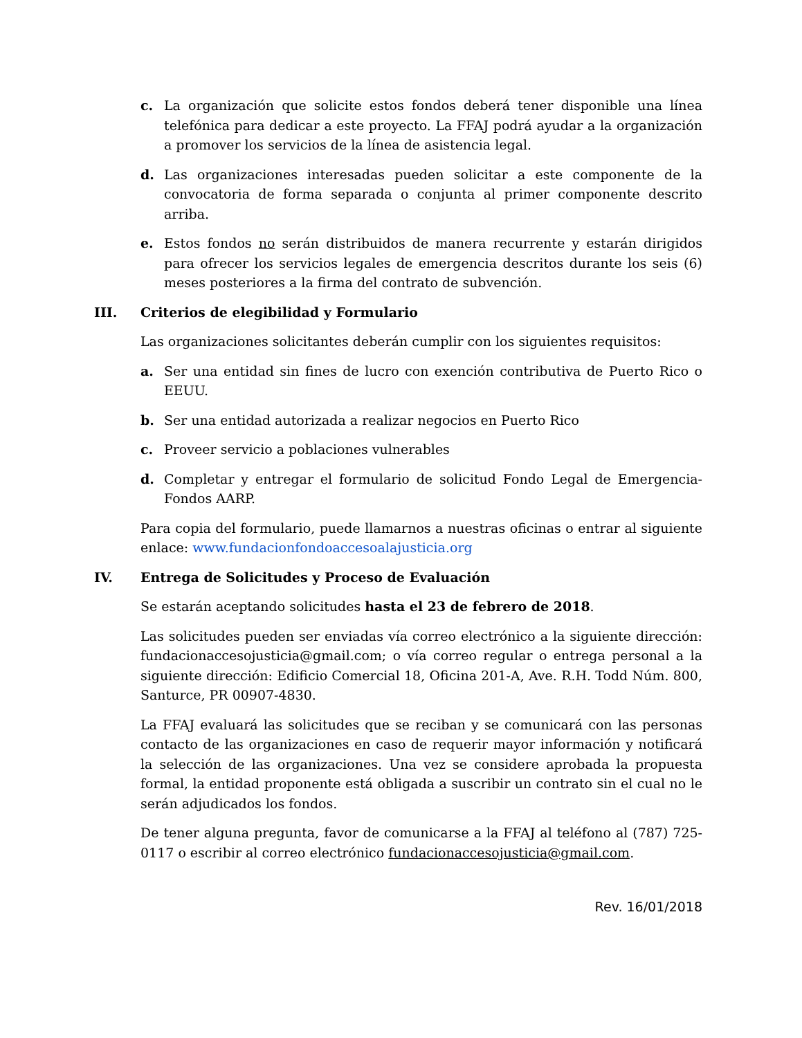c. La organización que solicite estos fondos deberá tener disponible una línea telefónica para dedicar a este proyecto. La FFAJ podrá ayudar a la organización a promover los servicios de la línea de asistencia legal.
d. Las organizaciones interesadas pueden solicitar a este componente de la convocatoria de forma separada o conjunta al primer componente descrito arriba.
e. Estos fondos no serán distribuidos de manera recurrente y estarán dirigidos para ofrecer los servicios legales de emergencia descritos durante los seis (6) meses posteriores a la firma del contrato de subvención.
III. Criterios de elegibilidad y Formulario
Las organizaciones solicitantes deberán cumplir con los siguientes requisitos:
a. Ser una entidad sin fines de lucro con exención contributiva de Puerto Rico o EEUU.
b. Ser una entidad autorizada a realizar negocios en Puerto Rico
c. Proveer servicio a poblaciones vulnerables
d. Completar y entregar el formulario de solicitud Fondo Legal de Emergencia-Fondos AARP.
Para copia del formulario, puede llamarnos a nuestras oficinas o entrar al siguiente enlace: www.fundacionfondoaccesoalajusticia.org
IV. Entrega de Solicitudes y Proceso de Evaluación
Se estarán aceptando solicitudes hasta el 23 de febrero de 2018.
Las solicitudes pueden ser enviadas vía correo electrónico a la siguiente dirección: fundacionaccesojusticia@gmail.com; o vía correo regular o entrega personal a la siguiente dirección: Edificio Comercial 18, Oficina 201-A, Ave. R.H. Todd Núm. 800, Santurce, PR 00907-4830.
La FFAJ evaluará las solicitudes que se reciban y se comunicará con las personas contacto de las organizaciones en caso de requerir mayor información y notificará la selección de las organizaciones. Una vez se considere aprobada la propuesta formal, la entidad proponente está obligada a suscribir un contrato sin el cual no le serán adjudicados los fondos.
De tener alguna pregunta, favor de comunicarse a la FFAJ al teléfono al (787) 725-0117 o escribir al correo electrónico fundacionaccesojusticia@gmail.com.
Rev. 16/01/2018